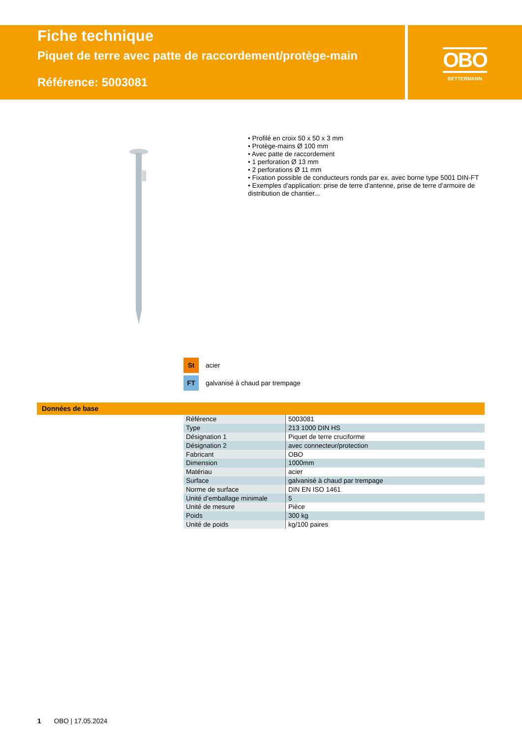OBO
BETTERMANN
Fiche technique
Piquet de terre avec patte de raccordement/protège-main
Référence: 5003081
• Profilé en croix 50 x 50 x 3 mm
• Protège-mains Ø 100 mm
• Avec patte de raccordement
• 1 perforation Ø 13 mm
• 2 perforations Ø 11 mm
• Fixation possible de conducteurs ronds par ex. avec borne type 5001 DIN-FT
• Exemples d'application: prise de terre d'antenne, prise de terre d'armoire de distribution de chantier...
St acier
FT galvanisé à chaud par trempage
Données de base
| Référence | 5003081 |
| Type | 213 1000 DIN HS |
| Désignation 1 | Piquet de terre cruciforme |
| Désignation 2 | avec connecteur/protection |
| Fabricant | OBO |
| Dimension | 1000mm |
| Matériau | acier |
| Surface | galvanisé à chaud par trempage |
| Norme de surface | DIN EN ISO 1461 |
| Unité d’emballage minimale | 5 |
| Unité de mesure | Pièce |
| Poids | 300 kg |
| Unité de poids | kg/100 paires |
1 OBO | 17.05.2024